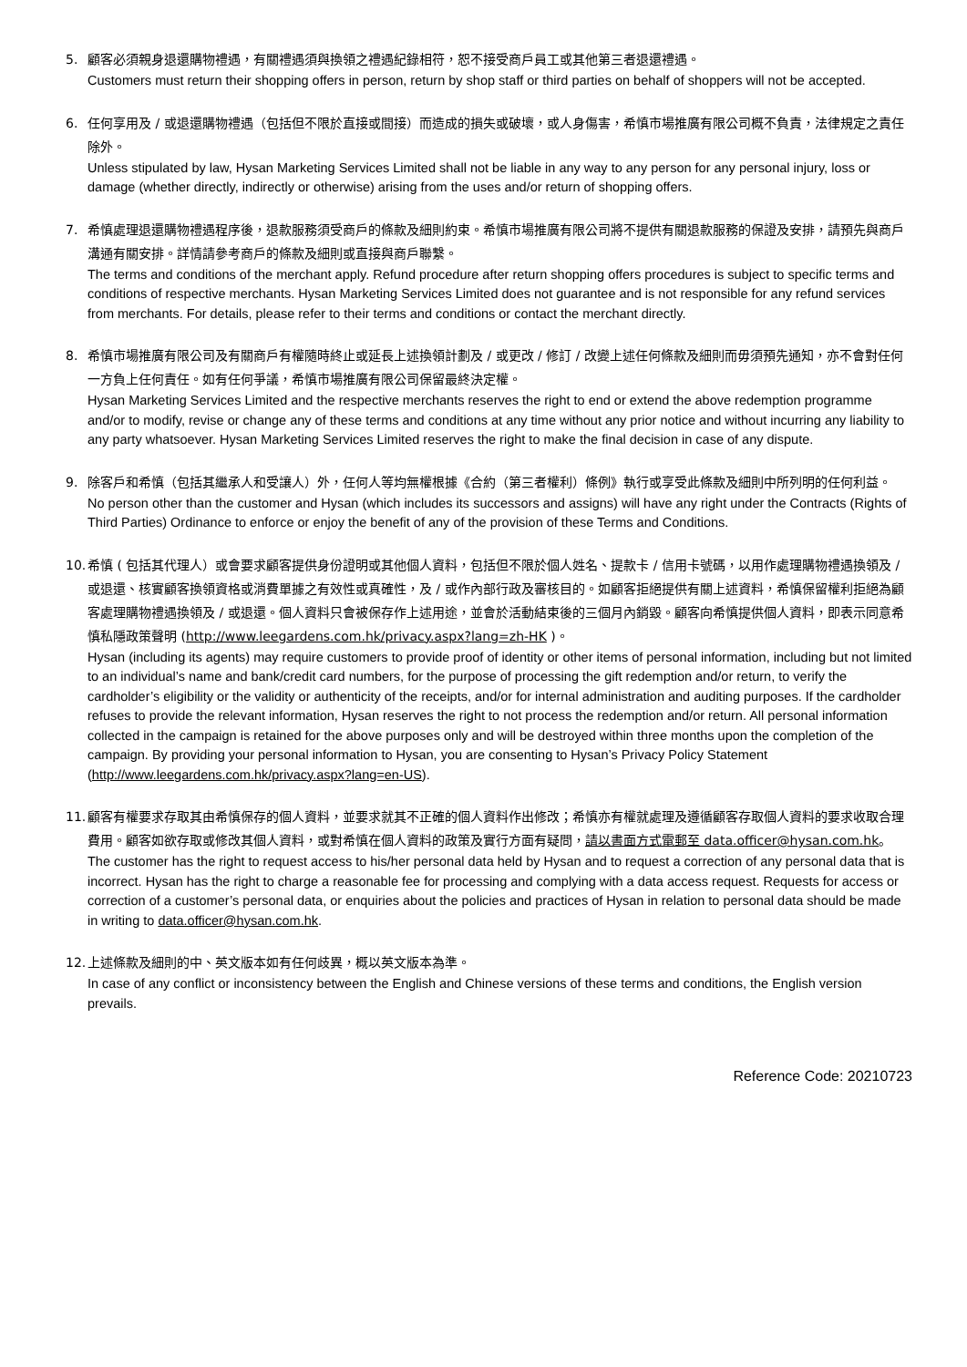5.
顧客必須親身退還購物禮遇，有關禮遇須與換領之禮遇紀錄相符，恕不接受商戶員工或其他第三者退還禮遇。
Customers must return their shopping offers in person, return by shop staff or third parties on behalf of shoppers will not be accepted.
6.
任何享用及 / 或退還購物禮遇（包括但不限於直接或間接）而造成的損失或破壞，或人身傷害，希慎市場推廣有限公司概不負責，法律規定之責任除外。
Unless stipulated by law, Hysan Marketing Services Limited shall not be liable in any way to any person for any personal injury, loss or damage (whether directly, indirectly or otherwise) arising from the uses and/or return of shopping offers.
7.
希慎處理退還購物禮遇程序後，退款服務須受商戶的條款及細則約束。希慎市場推廣有限公司將不提供有關退款服務的保證及安排，請預先與商戶溝通有關安排。詳情請參考商戶的條款及細則或直接與商戶聯繫。
The terms and conditions of the merchant apply. Refund procedure after return shopping offers procedures is subject to specific terms and conditions of respective merchants. Hysan Marketing Services Limited does not guarantee and is not responsible for any refund services from merchants. For details, please refer to their terms and conditions or contact the merchant directly.
8.
希慎市場推廣有限公司及有關商戶有權隨時終止或延長上述換領計劃及 / 或更改 / 修訂 / 改變上述任何條款及細則而毋須預先通知，亦不會對任何一方負上任何責任。如有任何爭議，希慎市場推廣有限公司保留最終決定權。
Hysan Marketing Services Limited and the respective merchants reserves the right to end or extend the above redemption programme and/or to modify, revise or change any of these terms and conditions at any time without any prior notice and without incurring any liability to any party whatsoever. Hysan Marketing Services Limited reserves the right to make the final decision in case of any dispute.
9.
除客戶和希慎（包括其繼承人和受讓人）外，任何人等均無權根據《合約（第三者權利）條例》執行或享受此條款及細則中所列明的任何利益。
No person other than the customer and Hysan (which includes its successors and assigns) will have any right under the Contracts (Rights of Third Parties) Ordinance to enforce or enjoy the benefit of any of the provision of these Terms and Conditions.
10.
希慎 ( 包括其代理人）或會要求顧客提供身份證明或其他個人資料，包括但不限於個人姓名、提款卡 / 信用卡號碼，以用作處理購物禮遇換領及 / 或退還、核實顧客換領資格或消費單據之有效性或真確性，及 / 或作內部行政及審核目的。如顧客拒絕提供有關上述資料，希慎保留權利拒絕為顧客處理購物禮遇換領及 / 或退還。個人資料只會被保存作上述用途，並會於活動結束後的三個月內銷毀。顧客向希慎提供個人資料，即表示同意希慎私隱政策聲明 (http://www.leegardens.com.hk/privacy.aspx?lang=zh-HK )。
Hysan (including its agents) may require customers to provide proof of identity or other items of personal information, including but not limited to an individual’s name and bank/credit card numbers, for the purpose of processing the gift redemption and/or return, to verify the cardholder’s eligibility or the validity or authenticity of the receipts, and/or for internal administration and auditing purposes. If the cardholder refuses to provide the relevant information, Hysan reserves the right to not process the redemption and/or return. All personal information collected in the campaign is retained for the above purposes only and will be destroyed within three months upon the completion of the campaign. By providing your personal information to Hysan, you are consenting to Hysan’s Privacy Policy Statement (http://www.leegardens.com.hk/privacy.aspx?lang=en-US).
11.
顧客有權要求存取其由希慎保存的個人資料，並要求就其不正確的個人資料作出修改；希慎亦有權就處理及遵循顧客存取個人資料的要求收取合理費用。顧客如欲存取或修改其個人資料，或對希慎在個人資料的政策及實行方面有疑問，請以書面方式電郵至 data.officer@hysan.com.hk。
The customer has the right to request access to his/her personal data held by Hysan and to request a correction of any personal data that is incorrect. Hysan has the right to charge a reasonable fee for processing and complying with a data access request. Requests for access or correction of a customer’s personal data, or enquiries about the policies and practices of Hysan in relation to personal data should be made in writing to data.officer@hysan.com.hk.
12.
上述條款及細則的中、英文版本如有任何歧異，概以英文版本為準。
In case of any conflict or inconsistency between the English and Chinese versions of these terms and conditions, the English version prevails.
Reference Code: 20210723